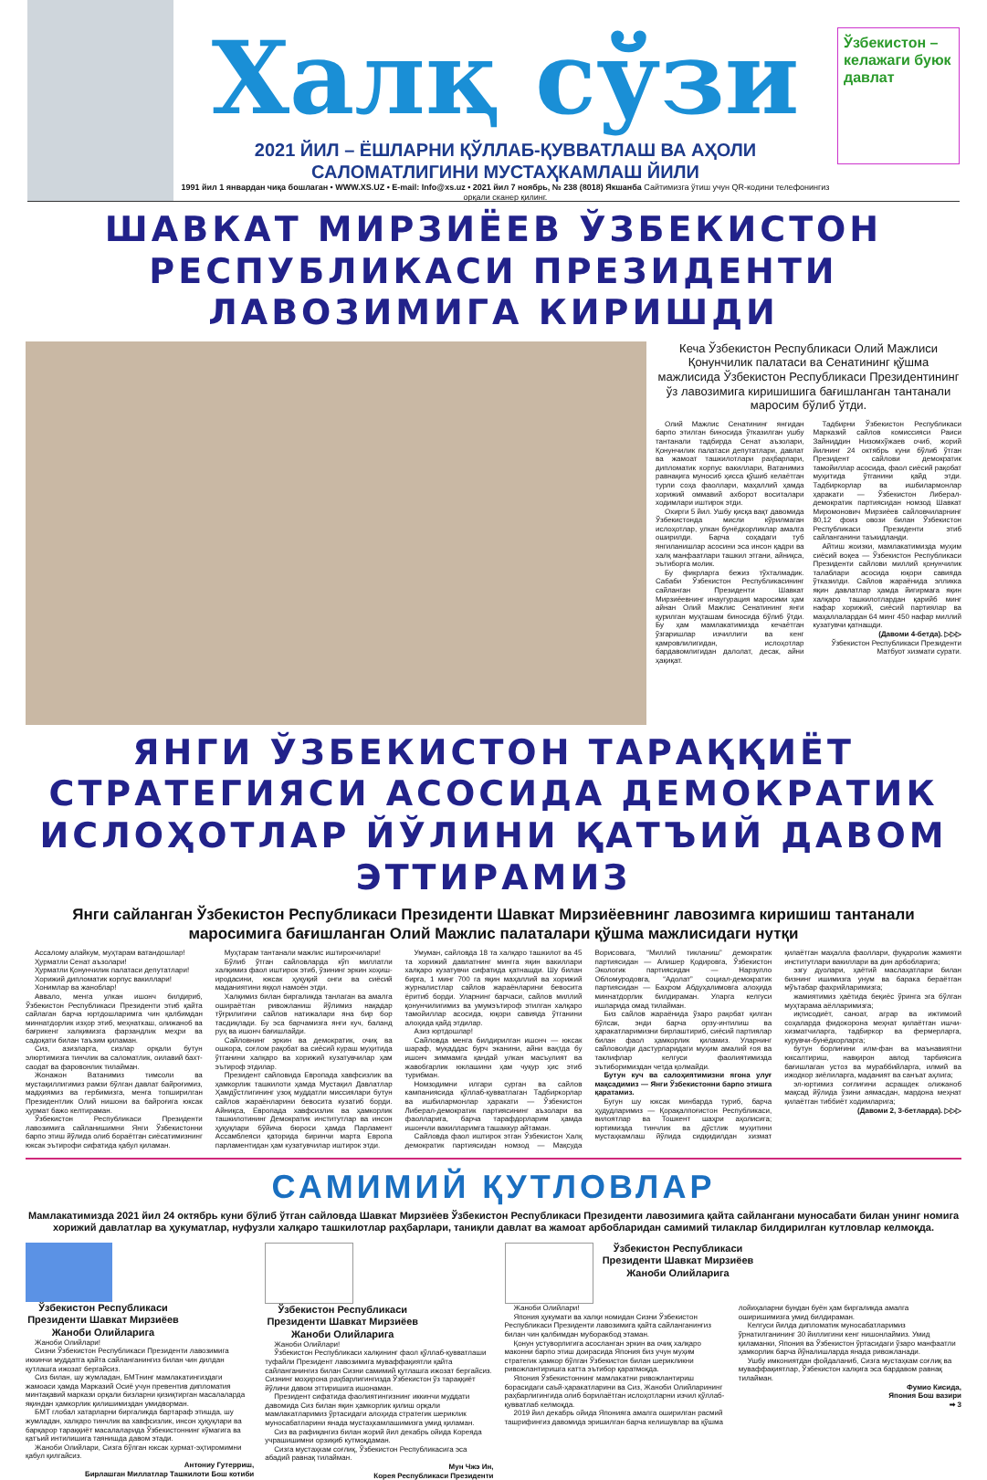Халқ сўзи
2021 ЙИЛ – ЁШЛАРНИ ҚЎЛЛАБ-ҚУВВАТЛАШ ВА АҲОЛИ САЛОМАТЛИГИНИ МУСТАҲКАМЛАШ ЙИЛИ
1991 йил 1 январдан чиқа бошлаган • WWW.XS.UZ • E-mail: Info@xs.uz • 2021 йил 7 ноябрь, № 238 (8018) Якшанба Сайтимизга ўтиш учун QR-кодини телефонингиз орқали сканер қилинг.
Ўзбекистон – келажаги буюк давлат
ШАВКАТ МИРЗИЁЕВ ЎЗБЕКИСТОН РЕСПУБЛИКАСИ ПРЕЗИДЕНТИ ЛАВОЗИМИГА КИРИШДИ
Кеча Ўзбекистон Республикаси Олий Мажлиси Қонунчилик палатаси ва Сенатининг қўшма мажлисида Ўзбекистон Республикаси Президентининг ўз лавозимига киришишига бағишланган тантанали маросим бўлиб ўтди.
Олий Мажлис Сенатининг янгидан барпо этилган биносида ўтказилган ушбу тантанали тадбирда Сенат аъзолари, Қонунчилик палатаси депутатлари, давлат ва жамоат ташкилотлари раҳбарлари, дипломатик корпус вакиллари, Ватанимиз равнақига муносиб ҳисса қўшиб келаётган турли соҳа фаоллари, маҳаллий ҳамда хорижий оммавий ахборот воситалари ходимлари иштирок этди.
Охирги 5 йил. Ушбу қисқа вақт давомида Ўзбекистонда мисли кўрилмаган ислоҳотлар, улкан бунёдкорликлар амалга оширилди. Барча соҳадаги туб янгиланишлар асосини эса инсон қадри ва халқ манфаатлари ташкил этгани, айниқса, эътиборга молик.
Бу фикрларга бежиз тўхталмадик. Сабаби Ўзбекистон Республикасининг сайланган Президенти Шавкат Мирзиёевнинг инаугурация маросими ҳам айнан Олий Мажлис Сенатининг янги қурилган муҳташам биносида бўлиб ўтди. Бу ҳам мамлакатимизда кечаётган ўзгаришлар изчиллиги ва кенг қамровлилигидан, ислоҳотлар бардавомлигидан далолат, десак, айни ҳақиқат.
Тадбирни Ўзбекистон Республикаси Марказий сайлов комиссияси Раиси Зайниддин Низомхўжаев очиб, жорий йилнинг 24 октябрь куни бўлиб ўтган Президент сайлови демократик тамойиллар асосида, фаол сиёсий рақобат муҳитида ўтганини қайд этди. Тадбиркорлар ва ишбилармонлар ҳаракати — Ўзбекистон Либерал-демократик партиясидан номзод Шавкат Миромонович Мирзиёев сайловчиларнинг 80,12 фоиз овози билан Ўзбекистон Республикаси Президенти этиб сайланганини таъкидланди.
Айтиш жоизки, мамлакатимизда муҳим сиёсий воқеа — Ўзбекистон Республикаси Президенти сайлови миллий қонунчилик талаблари асосида юқори савияда ўтказилди. Сайлов жараёнида элликка яқин давлатлар ҳамда йигирмага яқин халқаро ташкилотлардан қарийб минг нафар хорижий, сиёсий партиялар ва маҳаллалардан 64 минг 450 нафар миллий кузатувчи қатнашди.
(Давоми 4-бетда). ▷▷▷
Ўзбекистон Республикаси Президенти Матбуот хизмати сурати.
ЯНГИ ЎЗБЕКИСТОН ТАРАҚҚИЁТ СТРАТЕГИЯСИ АСОСИДА ДЕМОКРАТИК ИСЛОҲОТЛАР ЙЎЛИНИ ҚАТЪИЙ ДАВОМ ЭТТИРАМИЗ
Янги сайланган Ўзбекистон Республикаси Президенти Шавкат Мирзиёевнинг лавозимга киришиш тантанали маросимига бағишланган Олий Мажлис палаталари қўшма мажлисидаги нутқи
Ассалому алайкум, муҳтарам ватандошлар!
Ҳурматли Сенат аъзолари!
Ҳурматли Қонунчилик палатаси депутатлари!
Хорижий дипломатик корпус вакиллари!
Хонимлар ва жаноблар!
Аввало, менга улкан ишонч билдириб, Ўзбекистон Республикаси Президенти этиб қайта сайлаган барча юртдошларимга чин қалбимдан миннатдорлик изҳор этиб, меҳнаткаш, олижаноб ва бағрикенг халқимизга фарзандлик меҳри ва садоқати билан таъзим қиламан.
Сиз, азизларга, сизлар орқали бутун элюртимизга тинчлик ва саломатлик, оилавий бахт-саодат ва фаровонлик тилайман.
Жонажон Ватанимиз тимсоли ва мустақиллигимиз рамзи бўлган давлат байроғимиз, мадҳиямиз ва гербимизга, менга топширилган Президентлик Олий нишони ва байроғига юксак ҳурмат бажо келтираман.
Ўзбекистон Республикаси Президенти лавозимига сайланишимни Янги Ўзбекистонни барпо этиш йўлида олиб бораётган сиёсатимизнинг юксак эътирофи сифатида қабул қиламан.
Муҳтарам тантанали мажлис иштирокчилари!
Бўлиб ўтган сайловларда кўп миллатли халқимиз фаол иштирок этиб, ўзининг эркин хоҳиш-иродасини, юксак ҳуқуқий онги ва сиёсий маданиятини яққол намоён этди.
Халқимиз билан биргаликда танлаган ва амалга ошираётган ривожланиш йўлимиз нақадар тўғрилигини сайлов натижалари яна бир бор тасдиқлади. Бу эса барчамизга янги куч, баланд руҳ ва ишонч бағишлайди.
Сайловнинг эркин ва демократик, очиқ ва ошкора, соғлом рақобат ва сиёсий кураш муҳитида ўтганини халқаро ва хорижий кузатувчилар ҳам эътироф этдилар.
Президент сайловида Европада хавфсизлик ва ҳамкорлик ташкилоти ҳамда Мустақил Давлатлар Ҳамдўстлигининг узоқ муддатли миссиялари бутун сайлов жараёнларини бевосита кузатиб борди. Айниқса, Европада хавфсизлик ва ҳамкорлик ташкилотининг Демократик институтлар ва инсон ҳуқуқлари бўйича бюроси ҳамда Парламент Ассамблеяси қаторида биринчи марта Европа парламентидан ҳам кузатувчилар иштирок этди.
Умуман, сайловда 18 та халқаро ташкилот ва 45 та хорижий давлатнинг мингга яқин вакиллари халқаро кузатувчи сифатида қатнашди. Шу билан бирга, 1 минг 700 га яқин маҳаллий ва хорижий журналистлар сайлов жараёнларини бевосита ёритиб борди. Уларнинг барчаси, сайлов миллий қонунчилигимиз ва умумэътироф этилган халқаро тамойиллар асосида, юқори савияда ўтганини алоҳида қайд этдилар.
Азиз юртдошлар!
Сайловда менга билдирилган ишонч — юксак шараф, муқаддас бурч эканини, айни вақтда бу ишонч зиммамга қандай улкан масъулият ва жавобгарлик юклашини ҳам чуқур ҳис этиб турибман.
Номзодимни илгари сурган ва сайлов кампаниясида қўллаб-қувватлаган Тадбиркорлар ва ишбилармонлар ҳаракати — Ўзбекистон Либерал-демократик партиясининг аъзолари ва фаолларига, барча тарафдорларим ҳамда ишончли вакилларимга ташаккур айтаман.
Сайловда фаол иштирок этган Ўзбекистон Халқ демократик партиясидан номзод — Мақсуда Ворисовага, “Миллий тикланиш” демократик партиясидан — Алишер Қодировга, Ўзбекистон Экологик партиясидан — Нарзулло Обломуродовга, “Адолат” социал-демократик партиясидан — Баҳром Абдуҳалимовга алоҳида миннатдорлик билдираман. Уларга келгуси ишларида омад тилайман.
Биз сайлов жараёнида ўзаро рақобат қилган бўлсак, энди барча орзу-интилиш ва ҳаракатларимизни бирлаштириб, сиёсий партиялар билан фаол ҳамкорлик қиламиз. Уларнинг сайловолди дастурларидаги муҳим амалий ғоя ва таклифлар келгуси фаолиятимизда эътиборимиздан четда қолмайди.
Бутун куч ва салоҳиятимизни ягона улуғ мақсадимиз — Янги Ўзбекистонни барпо этишга қаратамиз.
Бугун шу юксак минбарда туриб, барча ҳудудларимиз — Қорақалпоғистон Республикаси, вилоятлар ва Тошкент шаҳри аҳолисига; юртимизда тинчлик ва дўстлик муҳитини мустаҳкамлаш йўлида сидқидилдан хизмат қилаётган маҳалла фаоллари, фуқаролик жамияти институтлари вакиллари ва дин арбобларига;
эзгу дуолари, ҳаётий маслаҳатлари билан бизнинг ишимизга унум ва барака бераётган мўътабар фахрийларимизга;
жамиятимиз ҳаётида беқиёс ўринга эга бўлган муҳтарама аёлларимизга;
иқтисодиёт, саноат, аграр ва ижтимоий соҳаларда фидокорона меҳнат қилаётган ишчи-хизматчиларга, тадбиркор ва фермерларга, курувчи-бунёдкорларга;
бутун борлиғини илм-фан ва маънавиятни юксалтириш, навқирон авлод тарбиясига бағишлаган устоз ва мураббийларга, илмий ва ижодкор зиёлиларга, маданият ва санъат аҳлига;
эл-юртимиз соғлиғини асрашдек олижаноб мақсад йўлида ўзини аямасдан, мардона меҳнат қилаётган тиббиёт ходимларига;
(Давоми 2, 3-бетларда). ▷▷▷
САМИМИЙ ҚУТЛОВЛАР
Мамлакатимизда 2021 йил 24 октябрь куни бўлиб ўтган сайловда Шавкат Мирзиёев Ўзбекистон Республикаси Президенти лавозимига қайта сайлангани муносабати билан унинг номига хорижий давлатлар ва ҳукуматлар, нуфузли халқаро ташкилотлар раҳбарлари, таниқли давлат ва жамоат арбобларидан самимий тилаклар билдирилган кутловлар келмоқда.
Ўзбекистон Республикаси Президенти Шавкат Мирзиёев Жаноби Олийларига
Жаноби Олийлари!
Сизни Ўзбекистон Республикаси Президенти лавозимига иккинчи муддатга қайта сайланганингиз билан чин дилдан қутлашга ижозат бергайсиз.
Сиз билан, шу жумладан, БМТнинг мамлакатингиздаги жамоаси ҳамда Марказий Осиё учун превентив дипломатия минтақавий маркази орқали бизларни қизиқтирган масалаларда яқиндан ҳамкорлик қилишимиздан умидворман.
БМТ глобал хатарларни биргаликда бартараф этишда, шу жумладан, халқаро тинчлик ва хавфсизлик, инсон ҳуқуқлари ва барқарор тараққиёт масалаларида Ўзбекистоннинг кўмагига ва қатъий интилишига таянишда давом этади.
Жаноби Олийлари, Сизга бўлган юксак ҳурмат-эҳтиромимни қабул қилгайсиз.
Антониу Гутерриш,
Бирлашган Миллатлар Ташкилоти Бош котиби
Ўзбекистон Республикаси Президенти Шавкат Мирзиёев Жаноби Олийларига
Жаноби Олийлари!
Ўзбекистон Республикаси халқининг фаол қўллаб-қувватлаши туфайли Президент лавозимига муваффақиятли қайта сайланганингиз билан Сизни самимий қутлашга ижозат бергайсиз. Сизнинг моҳирона раҳбарлигингизда Ўзбекистон ўз тараққиёт йўлини давом эттиришига ишонаман.
Президент сифатида фаолиятингизнинг иккинчи муддати давомида Сиз билан яқин ҳамкорлик қилиш орқали мамлакатларимиз ўртасидаги алоҳида стратегик шериклик муносабатларини янада мустаҳкамлашимизга умид қиламан.
Сиз ва рафиқангиз билан жорий йил декабрь ойида Кореяда учрашишимни орзиқиб кутмоқдаман.
Сизга мустаҳкам соғлиқ, Ўзбекистон Республикасига эса абадий равнақ тилайман.
Мун Чжэ Ин,
Корея Республикаси Президенти
Ўзбекистон Республикаси Президенти Шавкат Мирзиёев Жаноби Олийларига
Жаноби Олийлари!
Япония ҳукумати ва халқи номидан Сизни Ўзбекистон Республикаси Президенти лавозимига қайта сайланганингиз билан чин қалбимдан муборакбод этаман.
Қонун устуворлигига асосланган эркин ва очиқ халқаро маконни барпо этиш доирасида Япония биз учун муҳим стратегик ҳамкор бўлган Ўзбекистон билан шерикликни ривожлантиришга катта эътибор қаратмоқда.
Япония Ўзбекистоннинг мамлакатни ривожлантириш борасидаги саъй-ҳаракатларини ва Сиз, Жаноби Олийларининг раҳбарлигингида олиб борилаётган ислоҳотларни изчил қўллаб-қувватлаб келмоқда.
2019 йил декабрь ойида Японияга амалга оширилган расмий ташрифингиз давомида эришилган барча келишувлар ва қўшма лойиҳаларни бундан буён ҳам биргаликда амалга оширишимизга умид билдираман.
Келгуси йилда дипломатик муносабатларимиз ўрнатилганининг 30 йиллигини кенг нишонлаймиз. Умид қиламанки, Япония ва Ўзбекистон ўртасидаги ўзаро манфаатли ҳамкорлик барча йўналишларда янада ривожланади.
Ушбу имкониятдан фойдаланиб, Сизга мустаҳкам соғлиқ ва муваффақиятлар, Ўзбекистон халқига эса бардавом равнақ тилайман.
Фумио Кисида,
Япония Бош вазири
➡ 3